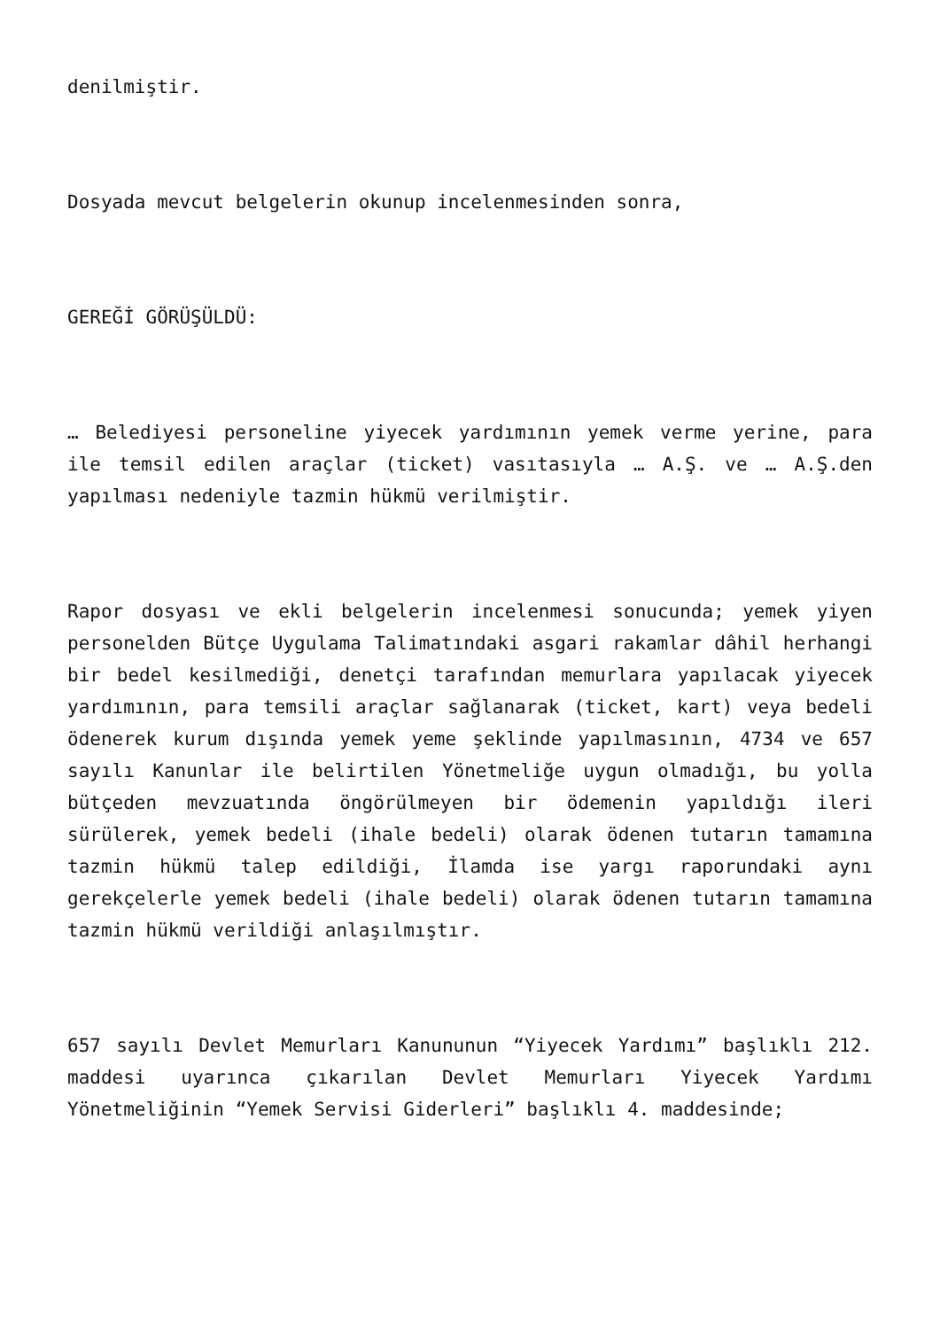denilmiştir.
Dosyada mevcut belgelerin okunup incelenmesinden sonra,
GEREĞİ GÖRÜŞÜLDÜ:
… Belediyesi personeline yiyecek yardımının yemek verme yerine, para ile temsil edilen araçlar (ticket) vasıtasıyla … A.Ş. ve … A.Ş.den yapılması nedeniyle tazmin hükmü verilmiştir.
Rapor dosyası ve ekli belgelerin incelenmesi sonucunda; yemek yiyen personelden Bütçe Uygulama Talimatındaki asgari rakamlar dâhil herhangi bir bedel kesilmediği, denetçi tarafından memurlara yapılacak yiyecek yardımının, para temsili araçlar sağlanarak (ticket, kart) veya bedeli ödenerek kurum dışında yemek yeme şeklinde yapılmasının, 4734 ve 657 sayılı Kanunlar ile belirtilen Yönetmeliğe uygun olmadığı, bu yolla bütçeden mevzuatında öngörülmeyen bir ödemenin yapıldığı ileri sürülerek, yemek bedeli (ihale bedeli) olarak ödenen tutarın tamamına tazmin hükmü talep edildiği, İlamda ise yargı raporundaki aynı gerekçelerle yemek bedeli (ihale bedeli) olarak ödenen tutarın tamamına tazmin hükmü verildiği anlaşılmıştır.
657 sayılı Devlet Memurları Kanununun “Yiyecek Yardımı” başlıklı 212. maddesi uyarınca çıkarılan Devlet Memurları Yiyecek Yardımı Yönetmeliğinin “Yemek Servisi Giderleri” başlıklı 4. maddesinde;